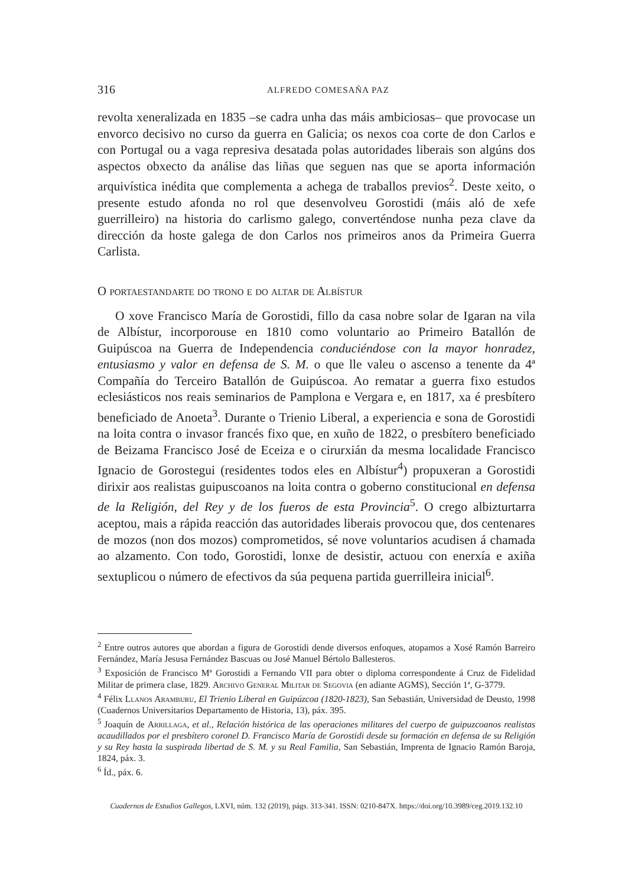316 ALFREDO COMESAÑA PAZ
revolta xeneralizada en 1835 –se cadra unha das máis ambiciosas– que provocase un envorco decisivo no curso da guerra en Galicia; os nexos coa corte de don Carlos e con Portugal ou a vaga represiva desatada polas autoridades liberais son algúns dos aspectos obxecto da análise das liñas que seguen nas que se aporta información arquivística inédita que complementa a achega de traballos previos<sup>2</sup>. Deste xeito, o presente estudo afonda no rol que desenvolveu Gorostidi (máis aló de xefe guerrilleiro) na historia do carlismo galego, converténdose nunha peza clave da dirección da hoste galega de don Carlos nos primeiros anos da Primeira Guerra Carlista.
O portaestandarte do trono e do altar de Albístur
O xove Francisco María de Gorostidi, fillo da casa nobre solar de Igaran na vila de Albístur, incorporouse en 1810 como voluntario ao Primeiro Batallón de Guipúscoa na Guerra de Independencia conduciéndose con la mayor honradez, entusiasmo y valor en defensa de S. M. o que lle valeu o ascenso a tenente da 4ª Compañía do Terceiro Batallón de Guipúscoa. Ao rematar a guerra fixo estudos eclesiásticos nos reais seminarios de Pamplona e Vergara e, en 1817, xa é presbítero beneficiado de Anoeta<sup>3</sup>. Durante o Trienio Liberal, a experiencia e sona de Gorostidi na loita contra o invasor francés fixo que, en xuño de 1822, o presbítero beneficiado de Beizama Francisco José de Eceiza e o cirurxián da mesma localidade Francisco Ignacio de Gorostegui (residentes todos eles en Albístur<sup>4</sup>) propuxeran a Gorostidi dirixir aos realistas guipuscoanos na loita contra o goberno constitucional en defensa de la Religión, del Rey y de los fueros de esta Provincia<sup>5</sup>. O crego albizturtarra aceptou, mais a rápida reacción das autoridades liberais provocou que, dos centenares de mozos (non dos mozos) comprometidos, sé nove voluntarios acudisen á chamada ao alzamento. Con todo, Gorostidi, lonxe de desistir, actuou con enerxía e axiña sextuplicou o número de efectivos da súa pequena partida guerrilleira inicial<sup>6</sup>.
<sup>2</sup> Entre outros autores que abordan a figura de Gorostidi dende diversos enfoques, atopamos a Xosé Ramón Barreiro Fernández, María Jesusa Fernández Bascuas ou José Manuel Bértolo Ballesteros.
<sup>3</sup> Exposición de Francisco Mª Gorostidi a Fernando VII para obter o diploma correspondente á Cruz de Fidelidad Militar de primera clase, 1829. Archivo General Militar de Segovia (en adiante AGMS), Sección 1ª, G-3779.
<sup>4</sup> Félix Llanos Aramburu, El Trienio Liberal en Guipúzcoa (1820-1823), San Sebastián, Universidad de Deusto, 1998 (Cuadernos Universitarios Departamento de Historia, 13), páx. 395.
<sup>5</sup> Joaquín de Arrillaga, et al., Relación histórica de las operaciones militares del cuerpo de guipuzcoanos realistas acaudillados por el presbítero coronel D. Francisco María de Gorostidi desde su formación en defensa de su Religión y su Rey hasta la suspirada libertad de S. M. y su Real Familia, San Sebastián, Imprenta de Ignacio Ramón Baroja, 1824, páx. 3.
<sup>6</sup> Íd., páx. 6.
Cuadernos de Estudios Gallegos, LXVI, núm. 132 (2019), págs. 313-341. ISSN: 0210-847X. https://doi.org/10.3989/ceg.2019.132.10